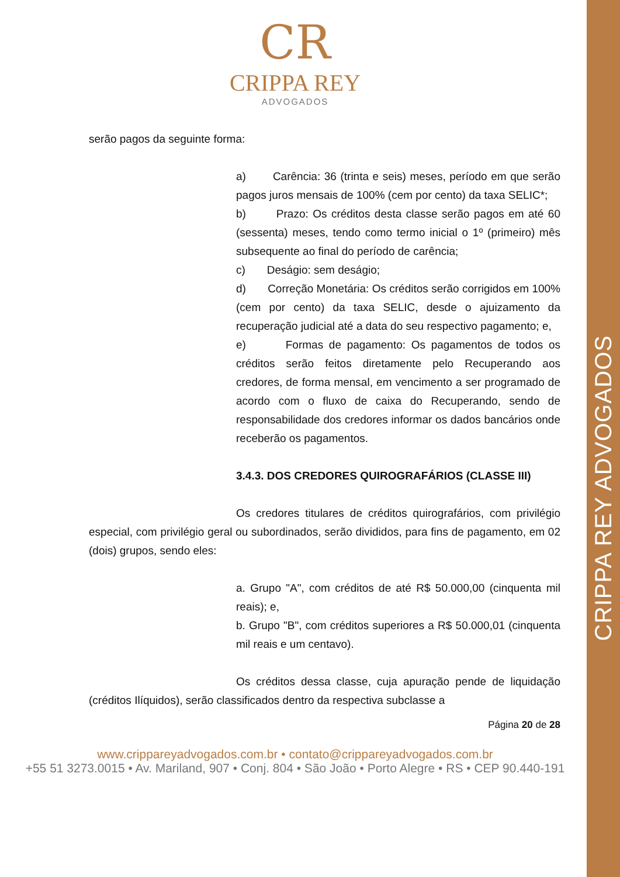CRIPPA REY ADVOGADOS
CR
CRIPPA REY
ADVOGADOS
serão pagos da seguinte forma:
a) Carência: 36 (trinta e seis) meses, período em que serão pagos juros mensais de 100% (cem por cento) da taxa SELIC*;
b) Prazo: Os créditos desta classe serão pagos em até 60 (sessenta) meses, tendo como termo inicial o 1º (primeiro) mês subsequente ao final do período de carência;
c) Deságio: sem deságio;
d) Correção Monetária: Os créditos serão corrigidos em 100% (cem por cento) da taxa SELIC, desde o ajuizamento da recuperação judicial até a data do seu respectivo pagamento; e,
e) Formas de pagamento: Os pagamentos de todos os créditos serão feitos diretamente pelo Recuperando aos credores, de forma mensal, em vencimento a ser programado de acordo com o fluxo de caixa do Recuperando, sendo de responsabilidade dos credores informar os dados bancários onde receberão os pagamentos.
3.4.3. DOS CREDORES QUIROGRAFÁRIOS (CLASSE III)
Os credores titulares de créditos quirografários, com privilégio especial, com privilégio geral ou subordinados, serão divididos, para fins de pagamento, em 02 (dois) grupos, sendo eles:
a. Grupo "A", com créditos de até R$ 50.000,00 (cinquenta mil reais); e,
b. Grupo "B", com créditos superiores a R$ 50.000,01 (cinquenta mil reais e um centavo).
Os créditos dessa classe, cuja apuração pende de liquidação (créditos Ilíquidos), serão classificados dentro da respectiva subclasse a
Página 20 de 28
www.crippareyadvogados.com.br • contato@crippareyadvogados.com.br
+55 51 3273.0015 • Av. Mariland, 907 • Conj. 804 • São João • Porto Alegre • RS • CEP 90.440-191